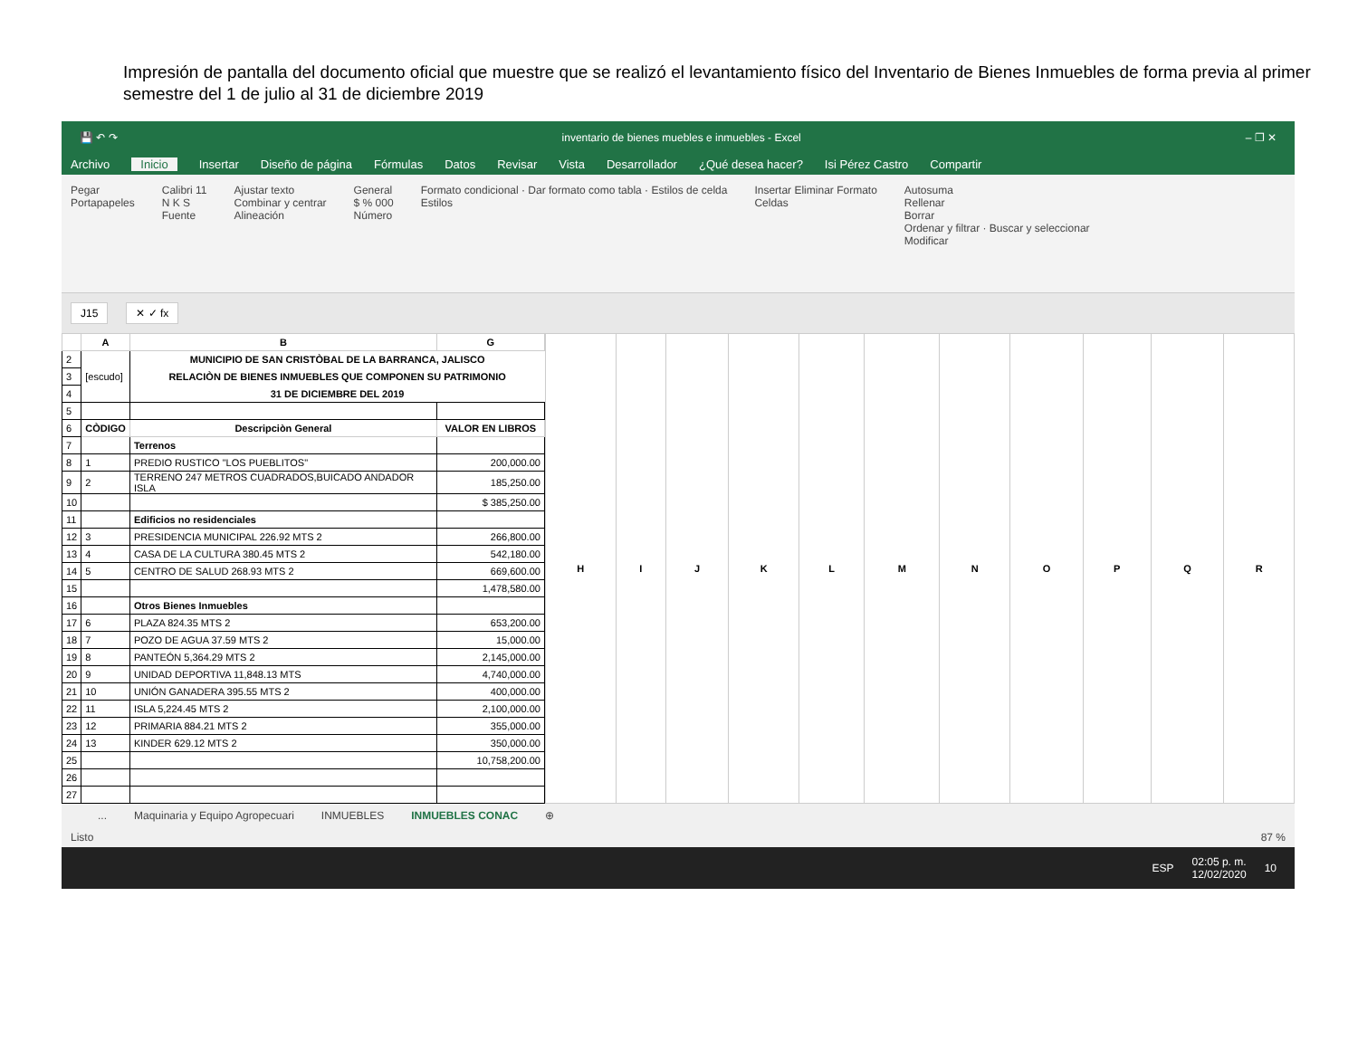Impresión de pantalla del documento oficial que muestre que se realizó el levantamiento físico del Inventario de Bienes Inmuebles de forma previa al primer semestre del 1 de julio al 31 de diciembre 2019
💾 ↶ ↷ inventario de bienes muebles e inmuebles - Excel – ❐ ✕
Archivo Inicio Insertar Diseño de página Fórmulas Datos Revisar Vista Desarrollador ¿Qué desea hacer? Isi Pérez Castro Compartir
Pegar
Portapapeles Calibri 11
N K S
Fuente Ajustar texto
Combinar y centrar
Alineación General
$ % 000
Número Formato condicional · Dar formato como tabla · Estilos de celda
Estilos Insertar Eliminar Formato
Celdas Autosuma
Rellenar
Borrar
Ordenar y filtrar · Buscar y seleccionar
Modificar
J15 ✕ ✓ fx
| | A | B | G |
| --- | --- | --- | --- |
| 2 | [escudo] | MUNICIPIO DE SAN CRISTÒBAL DE LA BARRANCA, JALISCO | |
| 3 | | RELACIÒN DE BIENES INMUEBLES QUE COMPONEN SU PATRIMONIO | |
| 4 | | 31 DE DICIEMBRE DEL 2019 | |
| 5 | | | |
| 6 | CÒDIGO | Descripciòn General | VALOR EN LIBROS |
| 7 | | Terrenos | |
| 8 | 1 | PREDIO RUSTICO "LOS PUEBLITOS" | 200,000.00 |
| 9 | 2 | TERRENO 247 METROS CUADRADOS,BUICADO ANDADOR ISLA | 185,250.00 |
| 10 | | | $ 385,250.00 |
| 11 | | Edificios no residenciales | |
| 12 | 3 | PRESIDENCIA MUNICIPAL 226.92 MTS 2 | 266,800.00 |
| 13 | 4 | CASA DE LA CULTURA 380.45 MTS 2 | 542,180.00 |
| 14 | 5 | CENTRO DE SALUD 268.93 MTS 2 | 669,600.00 |
| 15 | | | 1,478,580.00 |
| 16 | | Otros Bienes Inmuebles | |
| 17 | 6 | PLAZA 824.35 MTS 2 | 653,200.00 |
| 18 | 7 | POZO DE AGUA 37.59 MTS 2 | 15,000.00 |
| 19 | 8 | PANTEÓN 5,364.29 MTS 2 | 2,145,000.00 |
| 20 | 9 | UNIDAD DEPORTIVA 11,848.13 MTS | 4,740,000.00 |
| 21 | 10 | UNIÓN GANADERA 395.55 MTS 2 | 400,000.00 |
| 22 | 11 | ISLA 5,224.45 MTS 2 | 2,100,000.00 |
| 23 | 12 | PRIMARIA 884.21 MTS 2 | 355,000.00 |
| 24 | 13 | KINDER 629.12 MTS 2 | 350,000.00 |
| 25 | | | 10,758,200.00 |
| 26 | | | |
| 27 | | | |
| H | I | J | K | L | M | N | O | P | Q | R |
| --- | --- | --- | --- | --- | --- | --- | --- | --- | --- | --- |
... Maquinaria y Equipo Agropecuari INMUEBLES INMUEBLES CONAC ⊕
Listo 87 %
ESP 02:05 p. m.
12/02/2020 10